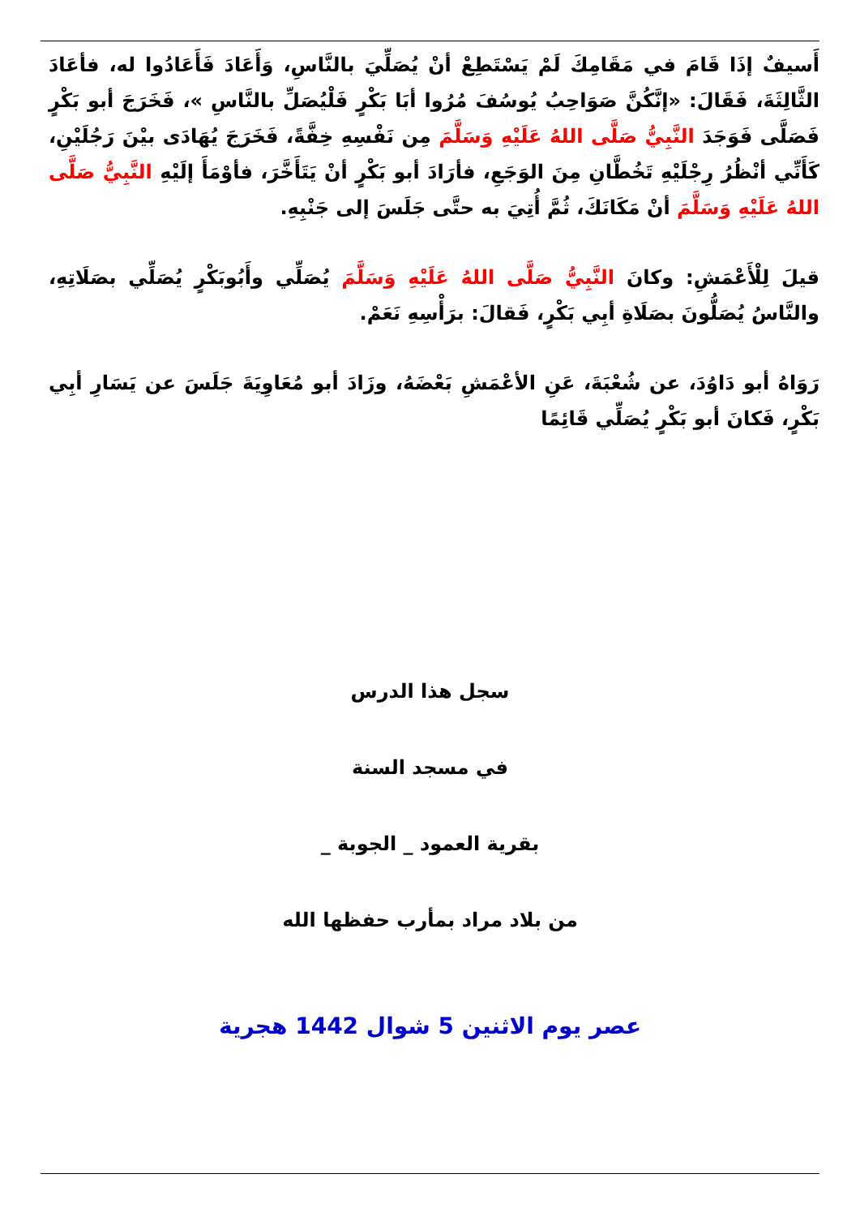أَسيفٌ إذَا قَامَ في مَقَامِكَ لَمْ يَسْتَطِعْ أنْ يُصَلِّيَ بالنَّاسِ، وَأَعَادَ فَأَعَادُوا له، فأعَادَ الثَّالِثَةَ، فَقَالَ: «إنَّكُنَّ صَوَاحِبُ يُوسُفَ مُرُوا أبَا بَكْرٍ فَلْيُصَلِّ بالنَّاسِ »، فَخَرَجَ أبو بَكْرٍ فَصَلَّى فَوَجَدَ النَّبِيُّ صَلَّى اللهُ عَلَيْهِ وَسَلَّمَ مِن نَفْسِهِ خِفَّةً، فَخَرَجَ يُهَادَى بيْنَ رَجُلَيْنِ، كَأَنِّي أنْظُرُ رِجْلَيْهِ تَخُطَّانِ مِنَ الوَجَعِ، فأرَادَ أبو بَكْرٍ أنْ يَتَأَخَّرَ، فأوْمَأَ إلَيْهِ النَّبِيُّ صَلَّى اللهُ عَلَيْهِ وَسَلَّمَ أنْ مَكَانَكَ، ثُمَّ أُتِيَ به حتَّى جَلَسَ إلى جَنْبِهِ.
قيلَ لِلْأَعْمَشِ: وكانَ النَّبِيُّ صَلَّى اللهُ عَلَيْهِ وَسَلَّمَ يُصَلِّي وأَبُوبَكْرٍ يُصَلِّي بصَلَاتِهِ، والنَّاسُ يُصَلُّونَ بصَلَاةِ أبِي بَكْرٍ، فَقالَ: برَأْسِهِ نَعَمْ.
رَوَاهُ أبو دَاوُدَ، عن شُعْبَةَ، عَنِ الأعْمَشِ بَعْضَهُ، وزَادَ أبو مُعَاوِيَةَ جَلَسَ عن يَسَارِ أبِي بَكْرٍ، فَكانَ أبو بَكْرٍ يُصَلِّي قَائِمًا
سجل هذا الدرس
في مسجد السنة
بقرية العمود _ الجوبة _
من بلاد مراد بمأرب حفظها الله
عصر يوم الاثنين 5 شوال 1442 هجرية